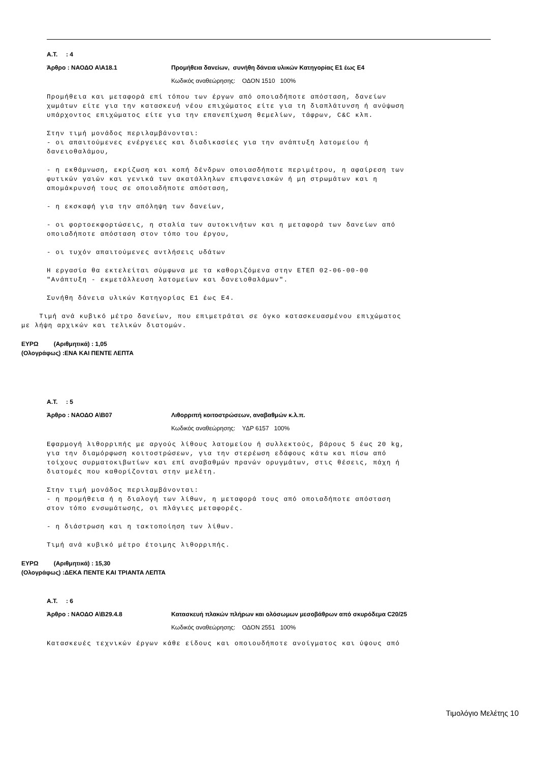Α.Τ. : 4
Άρθρο : ΝΑΟΔΟ Α\Α18.1 Προμήθεια δανείων, συνήθη δάνεια υλικών Κατηγορίας Ε1 έως Ε4
Κωδικός αναθεώρησης: ΟΔΟΝ 1510 100%
Προμήθεια και μεταφορά επί τόπου των έργων από οποιαδήποτε απόσταση, δανείων χωμάτων είτε για την κατασκευή νέου επιχώματος είτε για τη διαπλάτυνση ή ανύψωση υπάρχοντος επιχώματος είτε για την επανεπίχωση θεμελίων, τάφρων, C&C κλπ.
Στην τιμή μονάδος περιλαμβάνονται: - οι απαιτούμενες ενέργειες και διαδικασίες για την ανάπτυξη λατομείου ή δανειοθαλάμου,
- η εκθάμνωση, εκρίζωση και κοπή δένδρων οποιασδήποτε περιμέτρου, η αφαίρεση των φυτικών γαιών και γενικά των ακατάλληλων επιφανειακών ή μη στρωμάτων και η απομάκρυνσή τους σε οποιαδήποτε απόσταση,
- η εκσκαφή για την απόληψη των δανείων,
- οι φορτοεκφορτώσεις, η σταλία των αυτοκινήτων και η μεταφορά των δανείων από οποιαδήποτε απόσταση στον τόπο του έργου,
- οι τυχόν απαιτούμενες αντλήσεις υδάτων
Η εργασία θα εκτελείται σύμφωνα με τα καθοριζόμενα στην ΕΤΕΠ 02-06-00-00 "Ανάπτυξη - εκμετάλλευση λατομείων και δανειοθαλάμων".
Συνήθη δάνεια υλικών Κατηγορίας Ε1 έως Ε4.
Τιμή ανά κυβικό μέτρο δανείων, που επιμετράται σε όγκο κατασκευασμένου επιχώματος με λήψη αρχικών και τελικών διατομών.
ΕΥΡΩ (Αριθμητικά) : 1,05
(Ολογράφως) :ΕΝΑ ΚΑΙ ΠΕΝΤΕ ΛΕΠΤΑ
Α.Τ. : 5
Άρθρο : ΝΑΟΔΟ Α\Β07 Λιθορριπή κοιτοστρώσεων, αναβαθμών κ.λ.π.
Κωδικός αναθεώρησης: ΥΔΡ 6157 100%
Εφαρμογή λιθορριπής με αργούς λίθους λατομείου ή συλλεκτούς, βάρους 5 έως 20 kg, για την διαμόρφωση κοιτοστρώσεων, για την στερέωση εδάφους κάτω και πίσω από τοίχους συρματοκιβωτίων και επί αναβαθμών πρανών ορυγμάτων, στις θέσεις, πάχη ή διατομές που καθορίζονται στην μελέτη.
Στην τιμή μονάδος περιλαμβάνονται: - η προμήθεια ή η διαλογή των λίθων, η μεταφορά τους από οποιαδήποτε απόσταση στον τόπο ενσωμάτωσης, οι πλάγιες μεταφορές.
- η διάστρωση και η τακτοποίηση των λίθων.
Τιμή ανά κυβικό μέτρο έτοιμης λιθορριπής.
ΕΥΡΩ (Αριθμητικά) : 15,30
(Ολογράφως) :ΔΕΚΑ ΠΕΝΤΕ ΚΑΙ ΤΡΙΑΝΤΑ ΛΕΠΤΑ
Α.Τ. : 6
Άρθρο : ΝΑΟΔΟ Α\Β29.4.8 Κατασκευή πλακών πλήρων και ολόσωμων μεσοβάθρων από σκυρόδεμα C20/25
Κωδικός αναθεώρησης: ΟΔΟΝ 2551 100%
Κατασκευές τεχνικών έργων κάθε είδους και οποιουδήποτε ανοίγματος και ύψους από
Τιμολόγιο Μελέτης 10